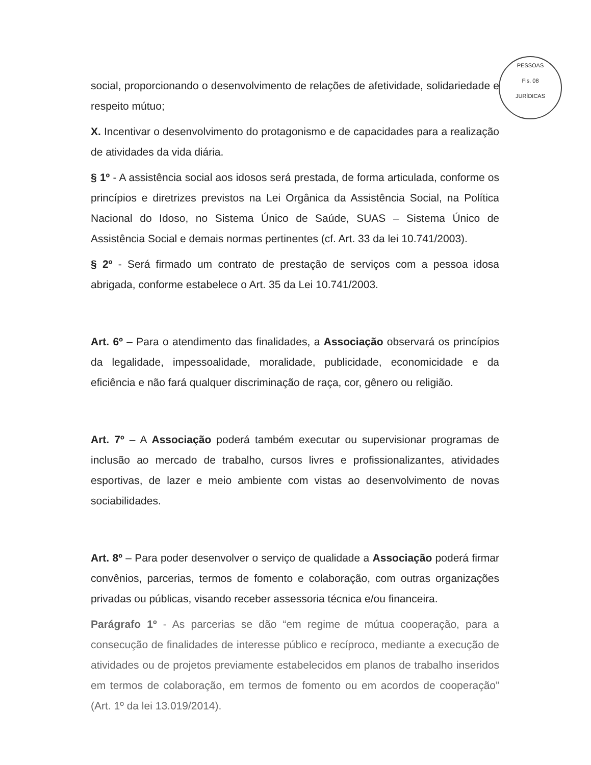PESSOAS
Fls. 08
JURÍDICAS
social, proporcionando o desenvolvimento de relações de afetividade, solidariedade e respeito mútuo;
X. Incentivar o desenvolvimento do protagonismo e de capacidades para a realização de atividades da vida diária.
§ 1º - A assistência social aos idosos será prestada, de forma articulada, conforme os princípios e diretrizes previstos na Lei Orgânica da Assistência Social, na Política Nacional do Idoso, no Sistema Único de Saúde, SUAS – Sistema Único de Assistência Social e demais normas pertinentes (cf. Art. 33 da lei 10.741/2003).
§ 2º - Será firmado um contrato de prestação de serviços com a pessoa idosa abrigada, conforme estabelece o Art. 35 da Lei 10.741/2003.
Art. 6º – Para o atendimento das finalidades, a Associação observará os princípios da legalidade, impessoalidade, moralidade, publicidade, economicidade e da eficiência e não fará qualquer discriminação de raça, cor, gênero ou religião.
Art. 7º – A Associação poderá também executar ou supervisionar programas de inclusão ao mercado de trabalho, cursos livres e profissionalizantes, atividades esportivas, de lazer e meio ambiente com vistas ao desenvolvimento de novas sociabilidades.
Art. 8º – Para poder desenvolver o serviço de qualidade a Associação poderá firmar convênios, parcerias, termos de fomento e colaboração, com outras organizações privadas ou públicas, visando receber assessoria técnica e/ou financeira.
Parágrafo 1º - As parcerias se dão “em regime de mútua cooperação, para a consecução de finalidades de interesse público e recíproco, mediante a execução de atividades ou de projetos previamente estabelecidos em planos de trabalho inseridos em termos de colaboração, em termos de fomento ou em acordos de cooperação” (Art. 1º da lei 13.019/2014).